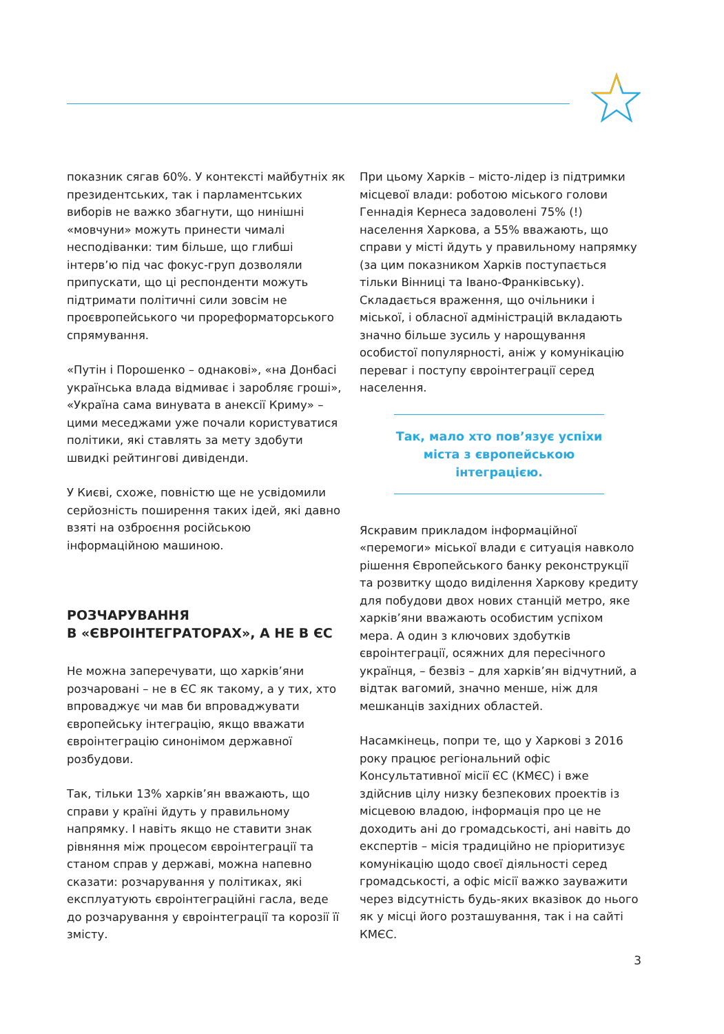показник сягав 60%. У контексті майбутніх як президентських, так і парламентських виборів не важко збагнути, що нинішні «мовчуни» можуть принести чималі несподіванки: тим більше, що глибші інтерв’ю під час фокус-груп дозволяли припускати, що ці респонденти можуть підтримати політичні сили зовсім не проєвропейського чи прореформаторського спрямування.
«Путін і Порошенко – однакові», «на Донбасі українська влада відмиває і заробляє гроші», «Україна сама винувата в анексії Криму» – цими меседжами уже почали користуватися політики, які ставлять за мету здобути швидкі рейтингові дивіденди.
У Києві, схоже, повністю ще не усвідомили серйозність поширення таких ідей, які давно взяті на озброєння російською інформаційною машиною.
РОЗЧАРУВАННЯ
В «ЄВРОІНТЕГРАТОРАХ», А НЕ В ЄС
Не можна заперечувати, що харків’яни розчаровані – не в ЄС як такому, а у тих, хто впроваджує чи мав би впроваджувати європейську інтеграцію, якщо вважати євроінтеграцію синонімом державної розбудови.
Так, тільки 13% харків’ян вважають, що справи у країні йдуть у правильному напрямку. І навіть якщо не ставити знак рівняння між процесом євроінтеграції та станом справ у державі, можна напевно сказати: розчарування у політиках, які експлуатують євроінтеграційні гасла, веде до розчарування у євроінтеграції та корозії її змісту.
При цьому Харків – місто-лідер із підтримки місцевої влади: роботою міського голови Геннадія Кернеса задоволені 75% (!) населення Харкова, а 55% вважають, що справи у місті йдуть у правильному напрямку (за цим показником Харків поступається тільки Вінниці та Івано-Франківську). Складається враження, що очільники і міської, і обласної адміністрацій вкладають значно більше зусиль у нарощування особистої популярності, аніж у комунікацію переваг і поступу євроінтеграції серед населення.
Так, мало хто пов’язує успіхи міста з європейською інтеграцією.
Яскравим прикладом інформаційної «перемоги» міської влади є ситуація навколо рішення Європейського банку реконструкції та розвитку щодо виділення Харкову кредиту для побудови двох нових станцій метро, яке харків’яни вважають особистим успіхом мера. А один з ключових здобутків євроінтеграції, осяжних для пересічного українця, – безвіз – для харків’ян відчутний, а відтак вагомий, значно менше, ніж для мешканців західних областей.
Насамкінець, попри те, що у Харкові з 2016 року працює регіональний офіс Консультативної місії ЄС (КМЄС) і вже здійснив цілу низку безпекових проектів із місцевою владою, інформація про це не доходить ані до громадськості, ані навіть до експертів – місія традиційно не пріоритизує комунікацію щодо своєї діяльності серед громадськості, а офіс місії важко зауважити через відсутність будь-яких вказівок до нього як у місці його розташування, так і на сайті КМЄС.
3